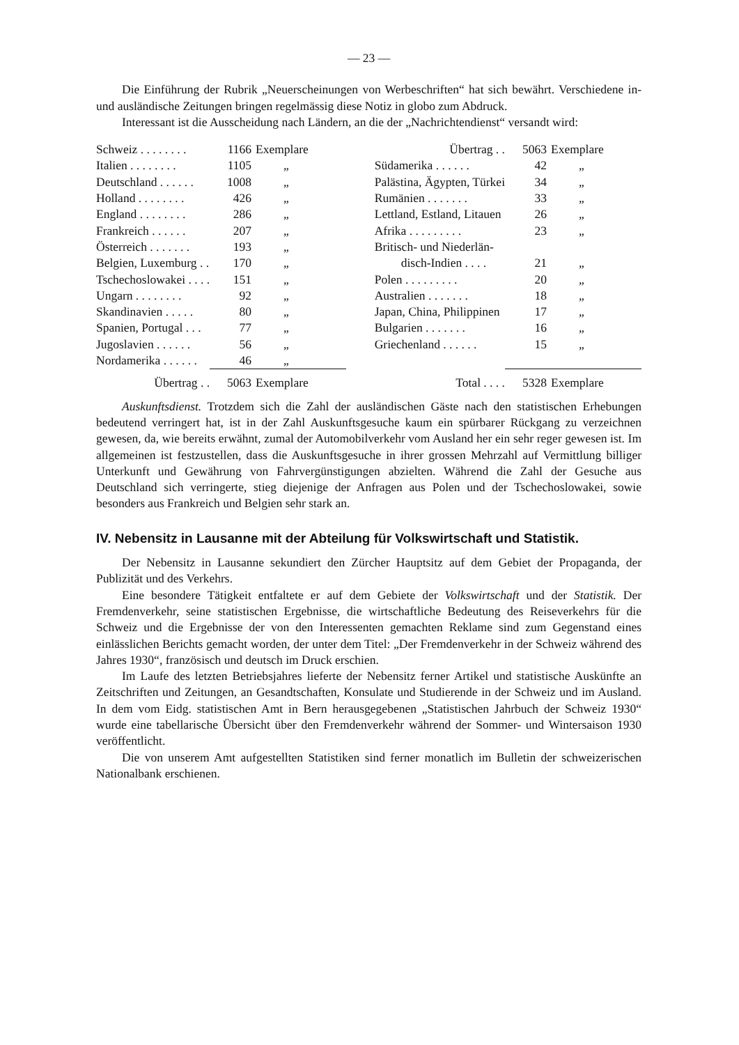— 23 —
Die Einführung der Rubrik „Neuerscheinungen von Werbeschriften“ hat sich bewährt. Verschiedene in- und ausländische Zeitungen bringen regelmässig diese Notiz in globo zum Abdruck.
Interessant ist die Ausscheidung nach Ländern, an die der „Nachrichtendienst“ versandt wird:
| Schweiz . . . . . . . . | 1166 | Exemplare |
| Italien . . . . . . . . | 1105 | „ |
| Deutschland . . . . . . | 1008 | „ |
| Holland . . . . . . . . | 426 | „ |
| England . . . . . . . . | 286 | „ |
| Frankreich . . . . . . | 207 | „ |
| Österreich . . . . . . . | 193 | „ |
| Belgien, Luxemburg . . | 170 | „ |
| Tschechoslowakei . . . . | 151 | „ |
| Ungarn . . . . . . . . | 92 | „ |
| Skandinavien . . . . . | 80 | „ |
| Spanien, Portugal . . . | 77 | „ |
| Jugoslavien . . . . . . | 56 | „ |
| Nordamerika . . . . . . | 46 | „ |
| Übertrag . . | 5063 | Exemplare |
| Übertrag . . | 5063 | Exemplare |
| Südamerika . . . . . . | 42 | „ |
| Palästina, Ägypten, Türkei | 34 | „ |
| Rumänien . . . . . . . | 33 | „ |
| Lettland, Estland, Litauen | 26 | „ |
| Afrika . . . . . . . . . | 23 | „ |
| Britisch- und Niederlän- | | |
| disch-Indien . . . . | 21 | „ |
| Polen . . . . . . . . . | 20 | „ |
| Australien . . . . . . . | 18 | „ |
| Japan, China, Philippinen | 17 | „ |
| Bulgarien . . . . . . . | 16 | „ |
| Griechenland . . . . . . | 15 | „ |
| Total . . . . | 5328 | Exemplare |
Auskunftsdienst. Trotzdem sich die Zahl der ausländischen Gäste nach den statistischen Erhebungen bedeutend verringert hat, ist in der Zahl Auskunftsgesuche kaum ein spürbarer Rückgang zu verzeichnen gewesen, da, wie bereits erwähnt, zumal der Automobilverkehr vom Ausland her ein sehr reger gewesen ist. Im allgemeinen ist festzustellen, dass die Auskunftsgesuche in ihrer grossen Mehrzahl auf Vermittlung billiger Unterkunft und Gewährung von Fahrvergünstigungen abzielten. Während die Zahl der Gesuche aus Deutschland sich verringerte, stieg diejenige der Anfragen aus Polen und der Tschechoslowakei, sowie besonders aus Frankreich und Belgien sehr stark an.
IV. Nebensitz in Lausanne mit der Abteilung für Volkswirtschaft und Statistik.
Der Nebensitz in Lausanne sekundiert den Zürcher Hauptsitz auf dem Gebiet der Propaganda, der Publizität und des Verkehrs.
Eine besondere Tätigkeit entfaltete er auf dem Gebiete der Volkswirtschaft und der Statistik. Der Fremdenverkehr, seine statistischen Ergebnisse, die wirtschaftliche Bedeutung des Reiseverkehrs für die Schweiz und die Ergebnisse der von den Interessenten gemachten Reklame sind zum Gegenstand eines einlässlichen Berichts gemacht worden, der unter dem Titel: „Der Fremdenverkehr in der Schweiz während des Jahres 1930“, französisch und deutsch im Druck erschien.
Im Laufe des letzten Betriebsjahres lieferte der Nebensitz ferner Artikel und statistische Auskünfte an Zeitschriften und Zeitungen, an Gesandtschaften, Konsulate und Studierende in der Schweiz und im Ausland. In dem vom Eidg. statistischen Amt in Bern herausgegebenen „Statistischen Jahrbuch der Schweiz 1930“ wurde eine tabellarische Übersicht über den Fremdenverkehr während der Sommer- und Wintersaison 1930 veröffentlicht.
Die von unserem Amt aufgestellten Statistiken sind ferner monatlich im Bulletin der schweizerischen Nationalbank erschienen.